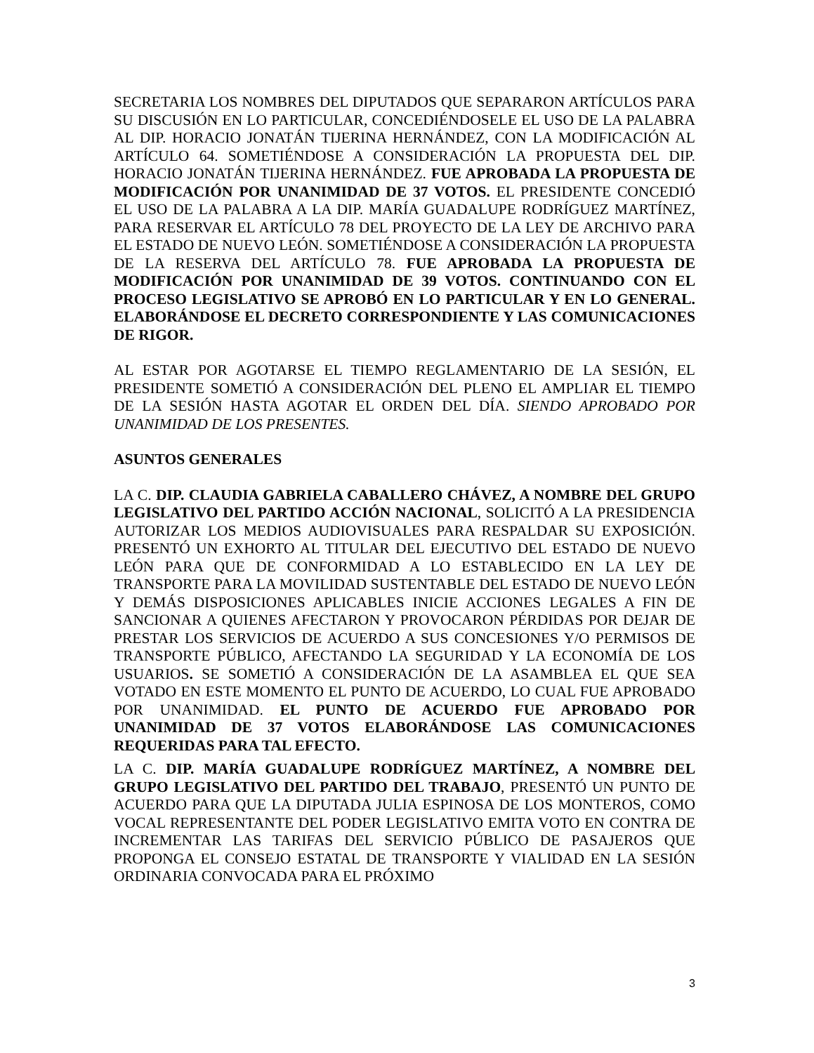SECRETARIA LOS NOMBRES DEL DIPUTADOS QUE SEPARARON ARTÍCULOS PARA SU DISCUSIÓN EN LO PARTICULAR, CONCEDIÉNDOSELE EL USO DE LA PALABRA AL DIP. HORACIO JONATÁN TIJERINA HERNÁNDEZ, CON LA MODIFICACIÓN AL ARTÍCULO 64. SOMETIÉNDOSE A CONSIDERACIÓN LA PROPUESTA DEL DIP. HORACIO JONATÁN TIJERINA HERNÁNDEZ. FUE APROBADA LA PROPUESTA DE MODIFICACIÓN POR UNANIMIDAD DE 37 VOTOS. EL PRESIDENTE CONCEDIÓ EL USO DE LA PALABRA A LA DIP. MARÍA GUADALUPE RODRÍGUEZ MARTÍNEZ, PARA RESERVAR EL ARTÍCULO 78 DEL PROYECTO DE LA LEY DE ARCHIVO PARA EL ESTADO DE NUEVO LEÓN. SOMETIÉNDOSE A CONSIDERACIÓN LA PROPUESTA DE LA RESERVA DEL ARTÍCULO 78. FUE APROBADA LA PROPUESTA DE MODIFICACIÓN POR UNANIMIDAD DE 39 VOTOS. CONTINUANDO CON EL PROCESO LEGISLATIVO SE APROBÓ EN LO PARTICULAR Y EN LO GENERAL. ELABORÁNDOSE EL DECRETO CORRESPONDIENTE Y LAS COMUNICACIONES DE RIGOR.
AL ESTAR POR AGOTARSE EL TIEMPO REGLAMENTARIO DE LA SESIÓN, EL PRESIDENTE SOMETIÓ A CONSIDERACIÓN DEL PLENO EL AMPLIAR EL TIEMPO DE LA SESIÓN HASTA AGOTAR EL ORDEN DEL DÍA. SIENDO APROBADO POR UNANIMIDAD DE LOS PRESENTES.
ASUNTOS GENERALES
LA C. DIP. CLAUDIA GABRIELA CABALLERO CHÁVEZ, A NOMBRE DEL GRUPO LEGISLATIVO DEL PARTIDO ACCIÓN NACIONAL, SOLICITÓ A LA PRESIDENCIA AUTORIZAR LOS MEDIOS AUDIOVISUALES PARA RESPALDAR SU EXPOSICIÓN. PRESENTÓ UN EXHORTO AL TITULAR DEL EJECUTIVO DEL ESTADO DE NUEVO LEÓN PARA QUE DE CONFORMIDAD A LO ESTABLECIDO EN LA LEY DE TRANSPORTE PARA LA MOVILIDAD SUSTENTABLE DEL ESTADO DE NUEVO LEÓN Y DEMÁS DISPOSICIONES APLICABLES INICIE ACCIONES LEGALES A FIN DE SANCIONAR A QUIENES AFECTARON Y PROVOCARON PÉRDIDAS POR DEJAR DE PRESTAR LOS SERVICIOS DE ACUERDO A SUS CONCESIONES Y/O PERMISOS DE TRANSPORTE PÚBLICO, AFECTANDO LA SEGURIDAD Y LA ECONOMÍA DE LOS USUARIOS. SE SOMETIÓ A CONSIDERACIÓN DE LA ASAMBLEA EL QUE SEA VOTADO EN ESTE MOMENTO EL PUNTO DE ACUERDO, LO CUAL FUE APROBADO POR UNANIMIDAD. EL PUNTO DE ACUERDO FUE APROBADO POR UNANIMIDAD DE 37 VOTOS ELABORÁNDOSE LAS COMUNICACIONES REQUERIDAS PARA TAL EFECTO.
LA C. DIP. MARÍA GUADALUPE RODRÍGUEZ MARTÍNEZ, A NOMBRE DEL GRUPO LEGISLATIVO DEL PARTIDO DEL TRABAJO, PRESENTÓ UN PUNTO DE ACUERDO PARA QUE LA DIPUTADA JULIA ESPINOSA DE LOS MONTEROS, COMO VOCAL REPRESENTANTE DEL PODER LEGISLATIVO EMITA VOTO EN CONTRA DE INCREMENTAR LAS TARIFAS DEL SERVICIO PÚBLICO DE PASAJEROS QUE PROPONGA EL CONSEJO ESTATAL DE TRANSPORTE Y VIALIDAD EN LA SESIÓN ORDINARIA CONVOCADA PARA EL PRÓXIMO
3